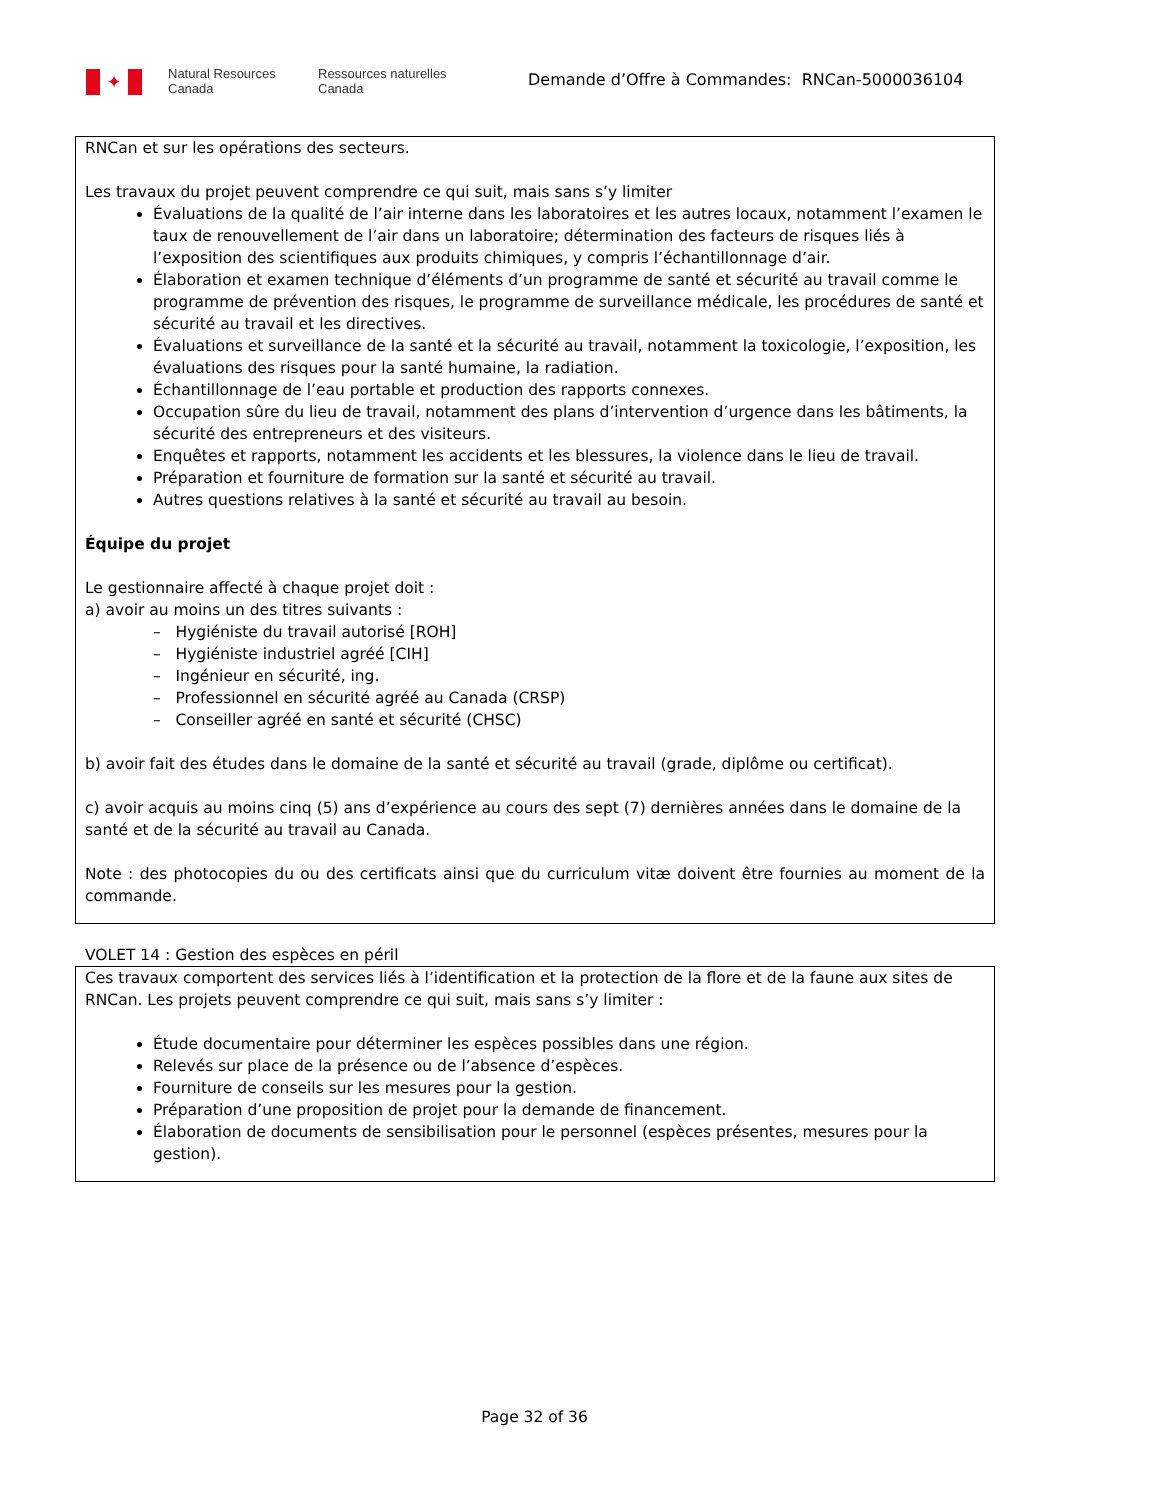✦
Natural Resources
Canada
Ressources naturelles
Canada
Demande d’Offre à Commandes: RNCan-5000036104
| RNCan et sur les opérations des secteurs. Les travaux du projet peuvent comprendre ce qui suit, mais sans s’y limiter Évaluations de la qualité de l’air interne dans les laboratoires et les autres locaux, notamment l’examen le taux de renouvellement de l’air dans un laboratoire; détermination des facteurs de risques liés à l’exposition des scientifiques aux produits chimiques, y compris l’échantillonnage d’air. Élaboration et examen technique d’éléments d’un programme de santé et sécurité au travail comme le programme de prévention des risques, le programme de surveillance médicale, les procédures de santé et sécurité au travail et les directives. Évaluations et surveillance de la santé et la sécurité au travail, notamment la toxicologie, l’exposition, les évaluations des risques pour la santé humaine, la radiation. Échantillonnage de l’eau portable et production des rapports connexes. Occupation sûre du lieu de travail, notamment des plans d’intervention d’urgence dans les bâtiments, la sécurité des entrepreneurs et des visiteurs. Enquêtes et rapports, notamment les accidents et les blessures, la violence dans le lieu de travail. Préparation et fourniture de formation sur la santé et sécurité au travail. Autres questions relatives à la santé et sécurité au travail au besoin. Équipe du projet Le gestionnaire affecté à chaque projet doit : a) avoir au moins un des titres suivants : – Hygiéniste du travail autorisé [ROH] – Hygiéniste industriel agréé [CIH] – Ingénieur en sécurité, ing. – Professionnel en sécurité agréé au Canada (CRSP) – Conseiller agréé en santé et sécurité (CHSC) b) avoir fait des études dans le domaine de la santé et sécurité au travail (grade, diplôme ou certificat). c) avoir acquis au moins cinq (5) ans d’expérience au cours des sept (7) dernières années dans le domaine de la santé et de la sécurité au travail au Canada. Note : des photocopies du ou des certificats ainsi que du curriculum vitæ doivent être fournies au moment de la commande. |
VOLET 14 : Gestion des espèces en péril
| Ces travaux comportent des services liés à l’identification et la protection de la flore et de la faune aux sites de RNCan. Les projets peuvent comprendre ce qui suit, mais sans s’y limiter : Étude documentaire pour déterminer les espèces possibles dans une région. Relevés sur place de la présence ou de l’absence d’espèces. Fourniture de conseils sur les mesures pour la gestion. Préparation d’une proposition de projet pour la demande de financement. Élaboration de documents de sensibilisation pour le personnel (espèces présentes, mesures pour la gestion). |
Page 32 of 36